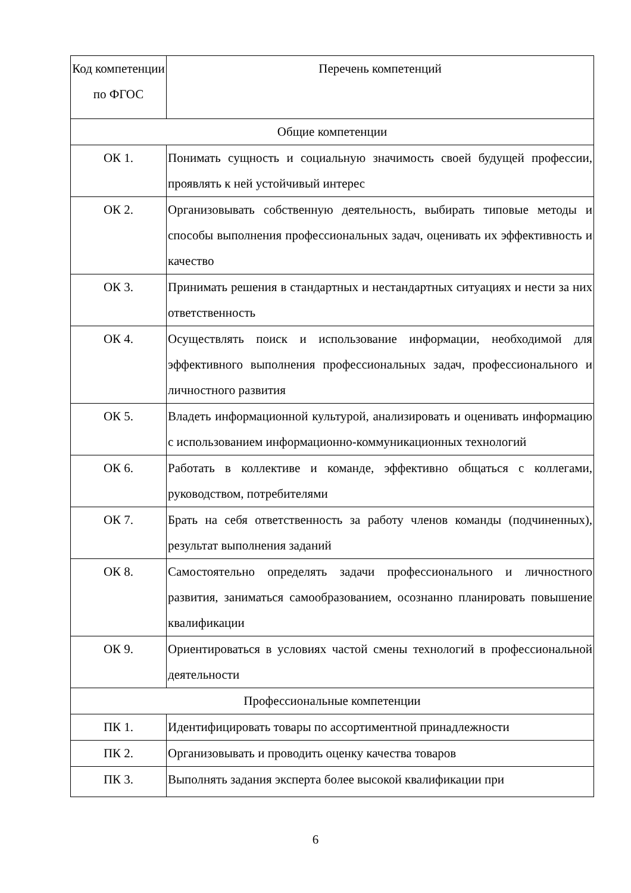| Код компетенции по ФГОС | Перечень компетенций |
| --- | --- |
| Общие компетенции | |
| ОК 1. | Понимать сущность и социальную значимость своей будущей профессии, проявлять к ней устойчивый интерес |
| ОК 2. | Организовывать собственную деятельность, выбирать типовые методы и способы выполнения профессиональных задач, оценивать их эффективность и качество |
| ОК 3. | Принимать решения в стандартных и нестандартных ситуациях и нести за них ответственность |
| ОК 4. | Осуществлять поиск и использование информации, необходимой для эффективного выполнения профессиональных задач, профессионального и личностного развития |
| ОК 5. | Владеть информационной культурой, анализировать и оценивать информацию с использованием информационно-коммуникационных технологий |
| ОК 6. | Работать в коллективе и команде, эффективно общаться с коллегами, руководством, потребителями |
| ОК 7. | Брать на себя ответственность за работу членов команды (подчиненных), результат выполнения заданий |
| ОК 8. | Самостоятельно определять задачи профессионального и личностного развития, заниматься самообразованием, осознанно планировать повышение квалификации |
| ОК 9. | Ориентироваться в условиях частой смены технологий в профессиональной деятельности |
| Профессиональные компетенции | |
| ПК 1. | Идентифицировать товары по ассортиментной принадлежности |
| ПК 2. | Организовывать и проводить оценку качества товаров |
| ПК 3. | Выполнять задания эксперта более высокой квалификации при |
6